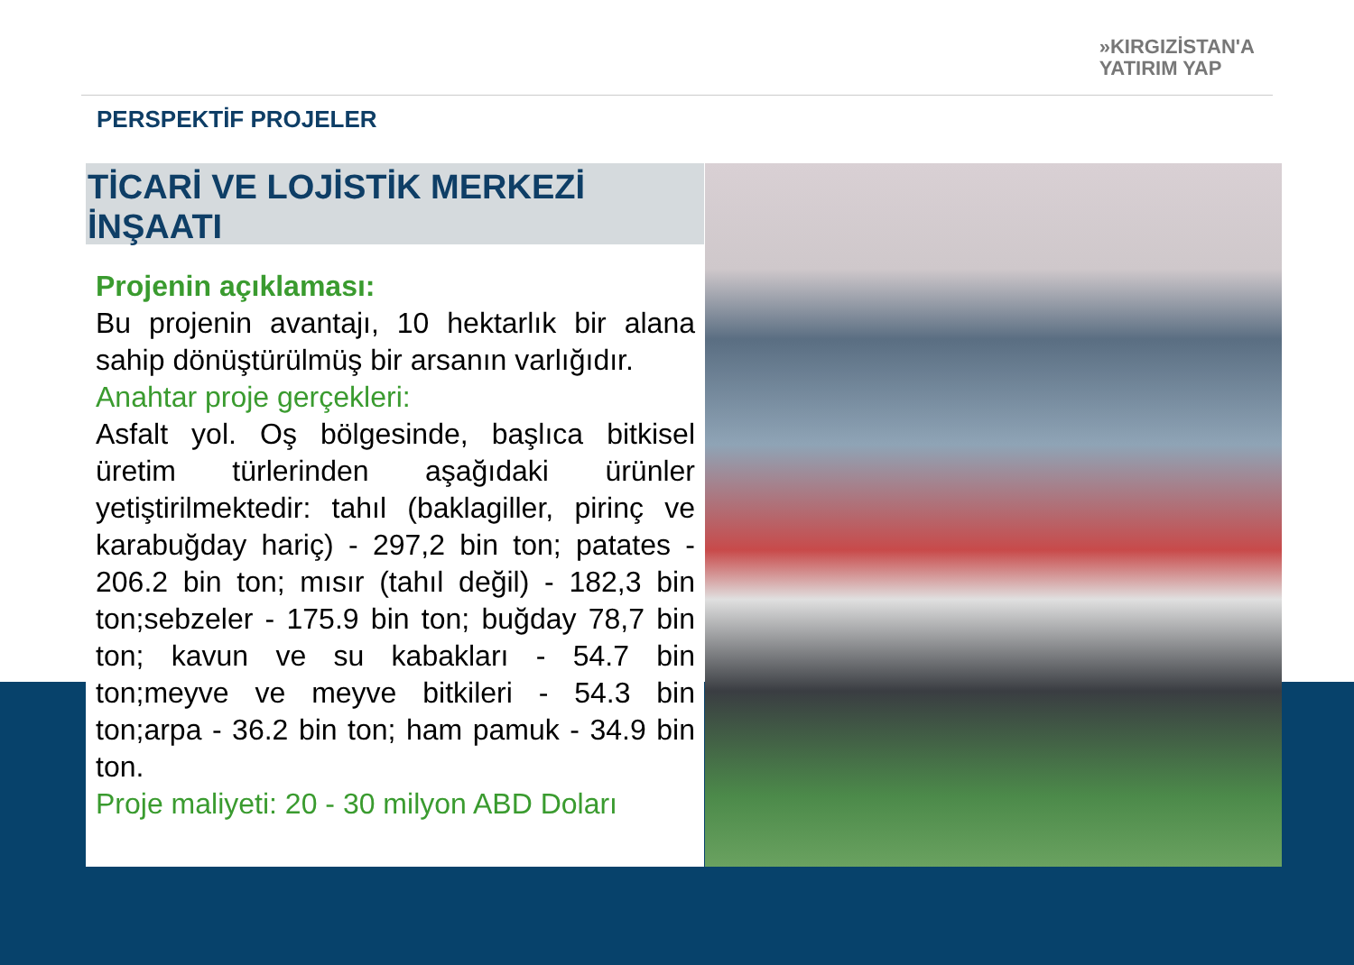»KIRGIZİSTAN'A
YATIRIM YAP
PERSPEKTİF PROJELER
TİCARİ VE LOJİSTİK MERKEZİ İNŞAATI
Projenin açıklaması:
Bu projenin avantajı, 10 hektarlık bir alana sahip dönüştürülmüş bir arsanın varlığıdır.
Anahtar proje gerçekleri:
Asfalt yol. Oş bölgesinde, başlıca bitkisel üretim türlerinden aşağıdaki ürünler yetiştirilmektedir: tahıl (baklagiller, pirinç ve karabuğday hariç) - 297,2 bin ton; patates - 206.2 bin ton; mısır (tahıl değil) - 182,3 bin ton;sebzeler - 175.9 bin ton; buğday 78,7 bin ton; kavun ve su kabakları - 54.7 bin ton;meyve ve meyve bitkileri - 54.3 bin ton;arpa - 36.2 bin ton; ham pamuk - 34.9 bin ton.
Proje maliyeti: 20 - 30 milyon ABD Doları